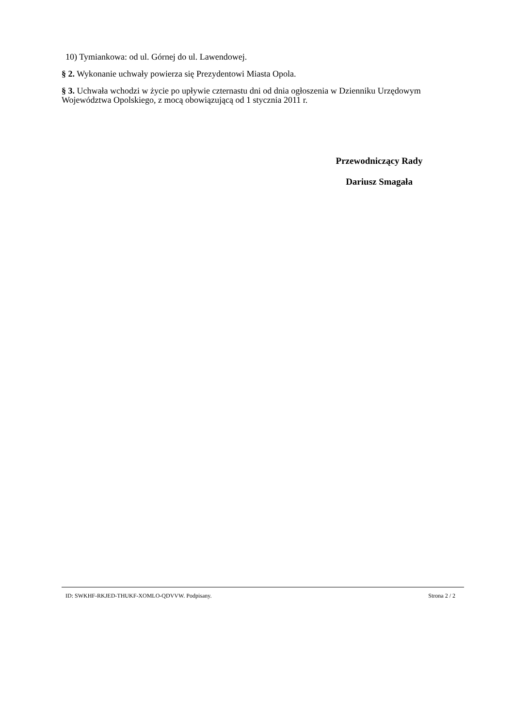10) Tymiankowa: od ul. Górnej do ul. Lawendowej.
§ 2. Wykonanie uchwały powierza się Prezydentowi Miasta Opola.
§ 3. Uchwała wchodzi w życie po upływie czternastu dni od dnia ogłoszenia w Dzienniku Urzędowym Województwa Opolskiego, z mocą obowiązującą od 1 stycznia 2011 r.
Przewodniczący Rady
Dariusz Smagała
ID: SWKHF-RKJED-THUKF-XOMLO-QDVVW. Podpisany. Strona 2 / 2